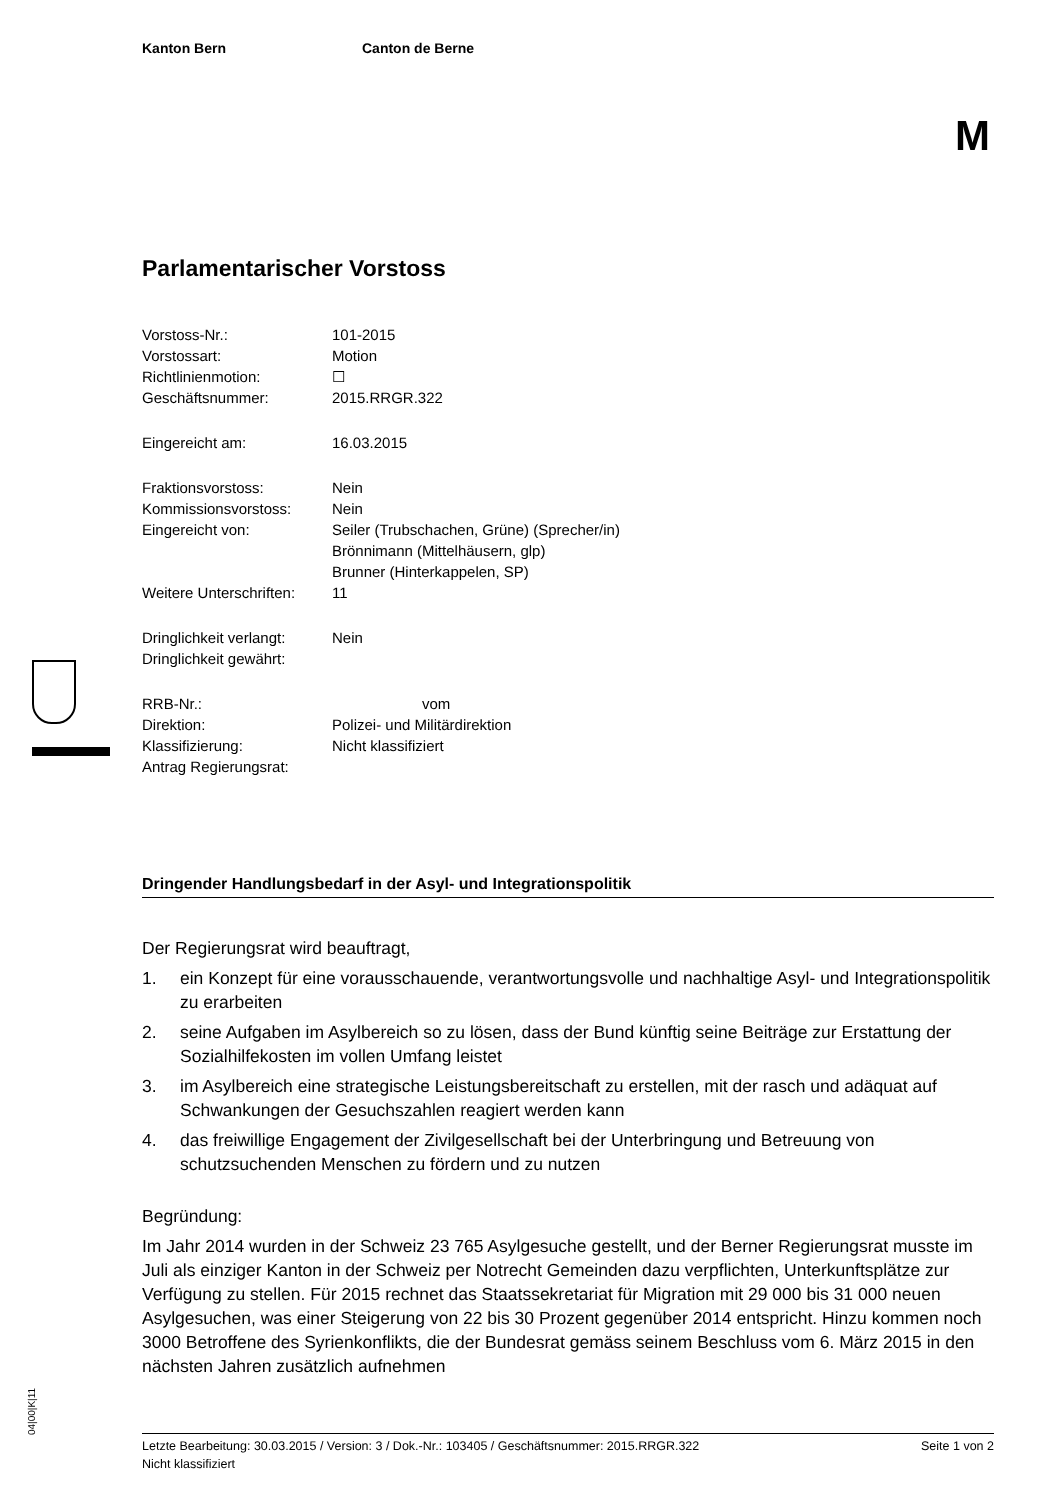Kanton Bern Canton de Berne
M
Parlamentarischer Vorstoss
| Vorstoss-Nr.: | 101-2015 |
| Vorstossart: | Motion |
| Richtlinienmotion: | ☐ |
| Geschäftsnummer: | 2015.RRGR.322 |
| Eingereicht am: | 16.03.2015 |
| Fraktionsvorstoss: | Nein |
| Kommissionsvorstoss: | Nein |
| Eingereicht von: | Seiler (Trubschachen, Grüne) (Sprecher/in) Brönnimann (Mittelhäusern, glp) Brunner (Hinterkappelen, SP) |
| Weitere Unterschriften: | 11 |
| Dringlichkeit verlangt: | Nein |
| Dringlichkeit gewährt: | |
| RRB-Nr.: | vom |
| Direktion: | Polizei- und Militärdirektion |
| Klassifizierung: | Nicht klassifiziert |
| Antrag Regierungsrat: | |
Dringender Handlungsbedarf in der Asyl- und Integrationspolitik
Der Regierungsrat wird beauftragt,
1. ein Konzept für eine vorausschauende, verantwortungsvolle und nachhaltige Asyl- und Integrationspolitik zu erarbeiten
2. seine Aufgaben im Asylbereich so zu lösen, dass der Bund künftig seine Beiträge zur Erstattung der Sozialhilfekosten im vollen Umfang leistet
3. im Asylbereich eine strategische Leistungsbereitschaft zu erstellen, mit der rasch und adäquat auf Schwankungen der Gesuchszahlen reagiert werden kann
4. das freiwillige Engagement der Zivilgesellschaft bei der Unterbringung und Betreuung von schutzsuchenden Menschen zu fördern und zu nutzen
Begründung:
Im Jahr 2014 wurden in der Schweiz 23 765 Asylgesuche gestellt, und der Berner Regierungsrat musste im Juli als einziger Kanton in der Schweiz per Notrecht Gemeinden dazu verpflichten, Unterkunftsplätze zur Verfügung zu stellen. Für 2015 rechnet das Staatssekretariat für Migration mit 29 000 bis 31 000 neuen Asylgesuchen, was einer Steigerung von 22 bis 30 Prozent gegenüber 2014 entspricht. Hinzu kommen noch 3000 Betroffene des Syrienkonflikts, die der Bundesrat gemäss seinem Beschluss vom 6. März 2015 in den nächsten Jahren zusätzlich aufnehmen
04|00|K|11
Seite 1 von 2 Letzte Bearbeitung: 30.03.2015 / Version: 3 / Dok.-Nr.: 103405 / Geschäftsnummer: 2015.RRGR.322
Nicht klassifiziert